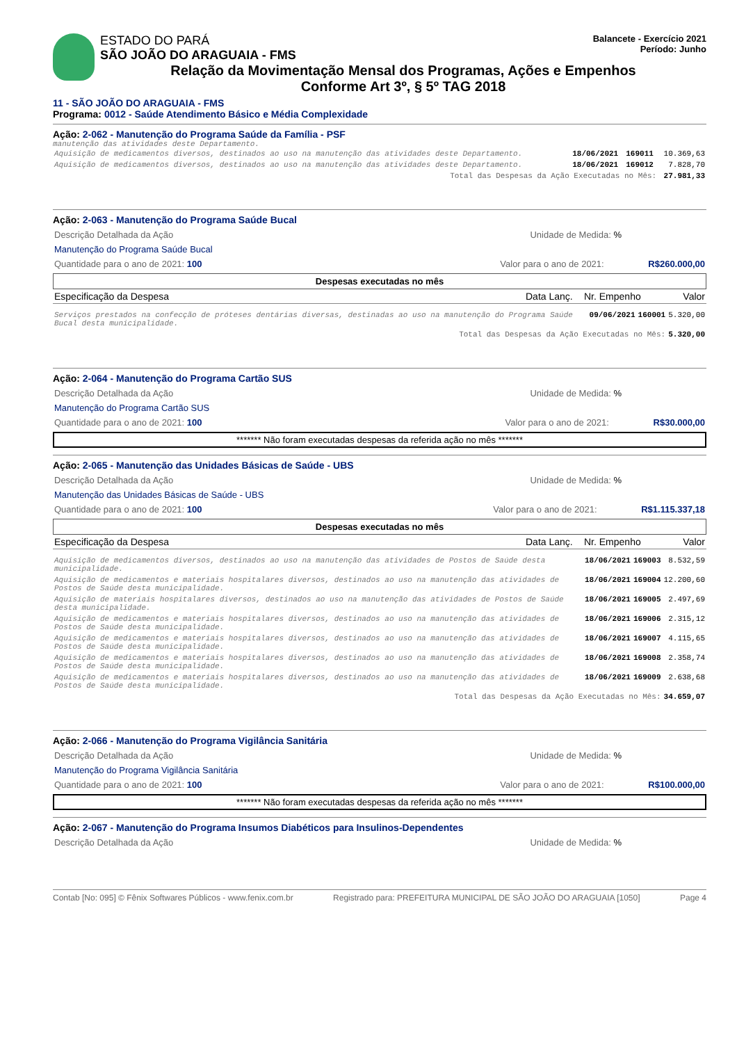ESTADO DO PARÁ
SÃO JOÃO DO ARAGUAIA - FMS
Balancete - Exercício 2021
Período: Junho
Relação da Movimentação Mensal dos Programas, Ações e Empenhos
Conforme Art 3º, § 5º TAG 2018
11 - SÃO JOÃO DO ARAGUAIA - FMS
Programa: 0012 - Saúde Atendimento Básico e Média Complexidade
Ação: 2-062 - Manutenção do Programa Saúde da Família - PSF
manutenção das atividades deste Departamento.
| Aquisição de medicamentos diversos, destinados ao uso na manutenção das atividades deste Departamento. | 18/06/2021 | 169011 | 10.369,63 |
| Aquisição de medicamentos diversos, destinados ao uso na manutenção das atividades deste Departamento. | 18/06/2021 | 169012 | 7.828,70 |
| Total das Despesas da Ação Executadas no Mês: | | | 27.981,33 |
Ação: 2-063 - Manutenção do Programa Saúde Bucal
Descrição Detalhada da Ação Unidade de Medida: %
Manutenção do Programa Saúde Bucal
Quantidade para o ano de 2021: 100 Valor para o ano de 2021: R$260.000,00
Despesas executadas no mês
| Especificação da Despesa | Data Lanç. | Nr. Empenho | Valor |
| Serviços prestados na confecção de próteses dentárias diversas, destinadas ao uso na manutenção do Programa Saúde Bucal desta municipalidade. | 09/06/2021 | 160001 | 5.320,00 |
| Total das Despesas da Ação Executadas no Mês: | | | 5.320,00 |
Ação: 2-064 - Manutenção do Programa Cartão SUS
Descrição Detalhada da Ação Unidade de Medida: %
Manutenção do Programa Cartão SUS
Quantidade para o ano de 2021: 100 Valor para o ano de 2021: R$30.000,00
******* Não foram executadas despesas da referida ação no mês *******
Ação: 2-065 - Manutenção das Unidades Básicas de Saúde - UBS
Descrição Detalhada da Ação Unidade de Medida: %
Manutenção das Unidades Básicas de Saúde - UBS
Quantidade para o ano de 2021: 100 Valor para o ano de 2021: R$1.115.337,18
Despesas executadas no mês
| Especificação da Despesa | Data Lanç. | Nr. Empenho | Valor |
| Aquisição de medicamentos diversos, destinados ao uso na manutenção das atividades de Postos de Saúde desta municipalidade. | 18/06/2021 | 169003 | 8.532,59 |
| Aquisição de medicamentos e materiais hospitalares diversos, destinados ao uso na manutenção das atividades de Postos de Saúde desta municipalidade. | 18/06/2021 | 169004 | 12.200,60 |
| Aquisição de materiais hospitalares diversos, destinados ao uso na manutenção das atividades de Postos de Saúde desta municipalidade. | 18/06/2021 | 169005 | 2.497,69 |
| Aquisição de medicamentos e materiais hospitalares diversos, destinados ao uso na manutenção das atividades de Postos de Saúde desta municipalidade. | 18/06/2021 | 169006 | 2.315,12 |
| Aquisição de medicamentos e materiais hospitalares diversos, destinados ao uso na manutenção das atividades de Postos de Saúde desta municipalidade. | 18/06/2021 | 169007 | 4.115,65 |
| Aquisição de medicamentos e materiais hospitalares diversos, destinados ao uso na manutenção das atividades de Postos de Saúde desta municipalidade. | 18/06/2021 | 169008 | 2.358,74 |
| Aquisição de medicamentos e materiais hospitalares diversos, destinados ao uso na manutenção das atividades de Postos de Saúde desta municipalidade. | 18/06/2021 | 169009 | 2.638,68 |
| Total das Despesas da Ação Executadas no Mês: | | | 34.659,07 |
Ação: 2-066 - Manutenção do Programa Vigilância Sanitária
Descrição Detalhada da Ação Unidade de Medida: %
Manutenção do Programa Vigilância Sanitária
Quantidade para o ano de 2021: 100 Valor para o ano de 2021: R$100.000,00
******* Não foram executadas despesas da referida ação no mês *******
Ação: 2-067 - Manutenção do Programa Insumos Diabéticos para Insulinos-Dependentes
Descrição Detalhada da Ação Unidade de Medida: %
Contab [No: 095] © Fênix Softwares Públicos - www.fenix.com.br Registrado para: PREFEITURA MUNICIPAL DE SÃO JOÃO DO ARAGUAIA [1050] Page 4